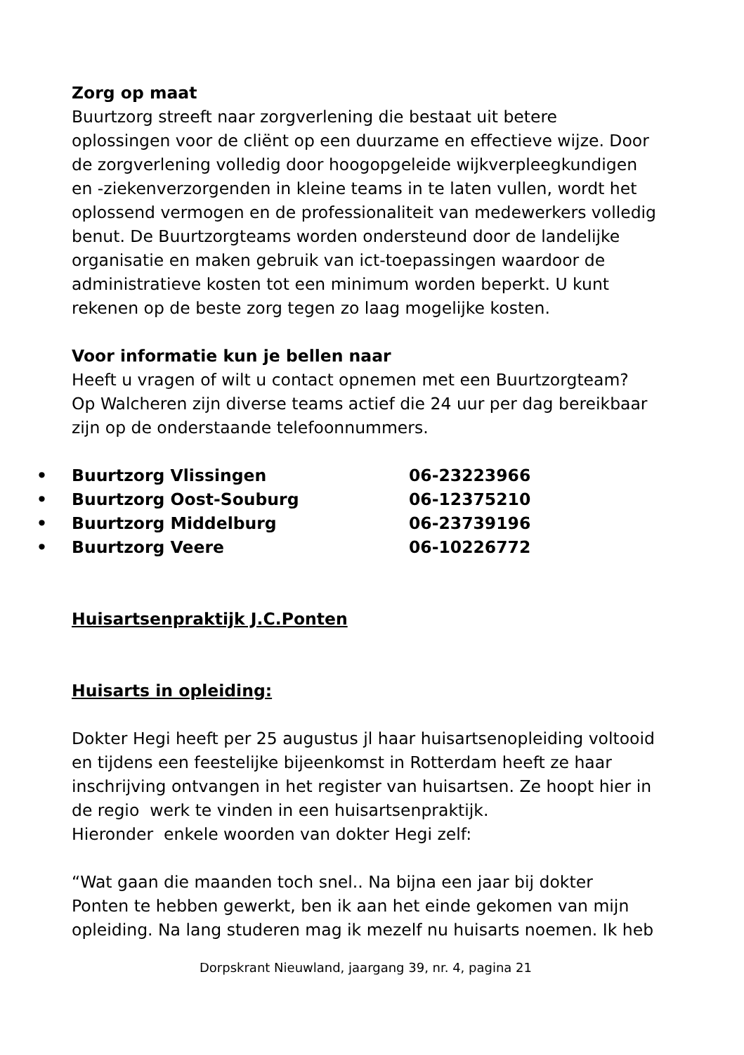Zorg op maat
Buurtzorg streeft naar zorgverlening die bestaat uit betere
oplossingen voor de cliënt op een duurzame en effectieve wijze. Door
de zorgverlening volledig door hoogopgeleide wijkverpleegkundigen
en -ziekenverzorgenden in kleine teams in te laten vullen, wordt het
oplossend vermogen en de professionaliteit van medewerkers volledig
benut. De Buurtzorgteams worden ondersteund door de landelijke
organisatie en maken gebruik van ict-toepassingen waardoor de
administratieve kosten tot een minimum worden beperkt. U kunt
rekenen op de beste zorg tegen zo laag mogelijke kosten.
Voor informatie kun je bellen naar
Heeft u vragen of wilt u contact opnemen met een Buurtzorgteam?
Op Walcheren zijn diverse teams actief die 24 uur per dag bereikbaar
zijn op de onderstaande telefoonnummers.
| • | Buurtzorg Vlissingen | 06-23223966 |
| • | Buurtzorg Oost-Souburg | 06-12375210 |
| • | Buurtzorg Middelburg | 06-23739196 |
| • | Buurtzorg Veere | 06-10226772 |
Huisartsenpraktijk J.C.Ponten
Huisarts in opleiding:
Dokter Hegi heeft per 25 augustus jl haar huisartsenopleiding voltooid
en tijdens een feestelijke bijeenkomst in Rotterdam heeft ze haar
inschrijving ontvangen in het register van huisartsen. Ze hoopt hier in
de regio werk te vinden in een huisartsenpraktijk.
Hieronder enkele woorden van dokter Hegi zelf:
“Wat gaan die maanden toch snel.. Na bijna een jaar bij dokter
Ponten te hebben gewerkt, ben ik aan het einde gekomen van mijn
opleiding. Na lang studeren mag ik mezelf nu huisarts noemen. Ik heb
Dorpskrant Nieuwland, jaargang 39, nr. 4, pagina 21